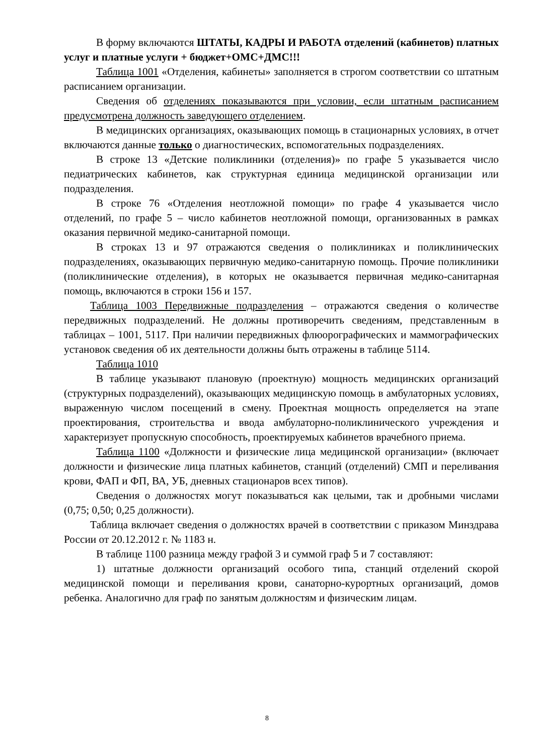В форму включаются ШТАТЫ, КАДРЫ И РАБОТА отделений (кабинетов) платных услуг и платные услуги + бюджет+ОМС+ДМС!!!
Таблица 1001 «Отделения, кабинеты» заполняется в строгом соответствии со штатным расписанием организации.
Сведения об отделениях показываются при условии, если штатным расписанием предусмотрена должность заведующего отделением.
В медицинских организациях, оказывающих помощь в стационарных условиях, в отчет включаются данные только о диагностических, вспомогательных подразделениях.
В строке 13 «Детские поликлиники (отделения)» по графе 5 указывается число педиатрических кабинетов, как структурная единица медицинской организации или подразделения.
В строке 76 «Отделения неотложной помощи» по графе 4 указывается число отделений, по графе 5 – число кабинетов неотложной помощи, организованных в рамках оказания первичной медико-санитарной помощи.
В строках 13 и 97 отражаются сведения о поликлиниках и поликлинических подразделениях, оказывающих первичную медико-санитарную помощь. Прочие поликлиники (поликлинические отделения), в которых не оказывается первичная медико-санитарная помощь, включаются в строки 156 и 157.
Таблица 1003 Передвижные подразделения – отражаются сведения о количестве передвижных подразделений. Не должны противоречить сведениям, представленным в таблицах – 1001, 5117. При наличии передвижных флюорографических и маммографических установок сведения об их деятельности должны быть отражены в таблице 5114.
Таблица 1010
В таблице указывают плановую (проектную) мощность медицинских организаций (структурных подразделений), оказывающих медицинскую помощь в амбулаторных условиях, выраженную числом посещений в смену. Проектная мощность определяется на этапе проектирования, строительства и ввода амбулаторно-поликлинического учреждения и характеризует пропускную способность, проектируемых кабинетов врачебного приема.
Таблица 1100 «Должности и физические лица медицинской организации» (включает должности и физические лица платных кабинетов, станций (отделений) СМП и переливания крови, ФАП и ФП, ВА, УБ, дневных стационаров всех типов).
Сведения о должностях могут показываться как целыми, так и дробными числами (0,75; 0,50; 0,25 должности).
Таблица включает сведения о должностях врачей в соответствии с приказом Минздрава России от 20.12.2012 г. № 1183 н.
В таблице 1100 разница между графой 3 и суммой граф 5 и 7 составляют:
1) штатные должности организаций особого типа, станций отделений скорой медицинской помощи и переливания крови, санаторно-курортных организаций, домов ребенка. Аналогично для граф по занятым должностям и физическим лицам.
8